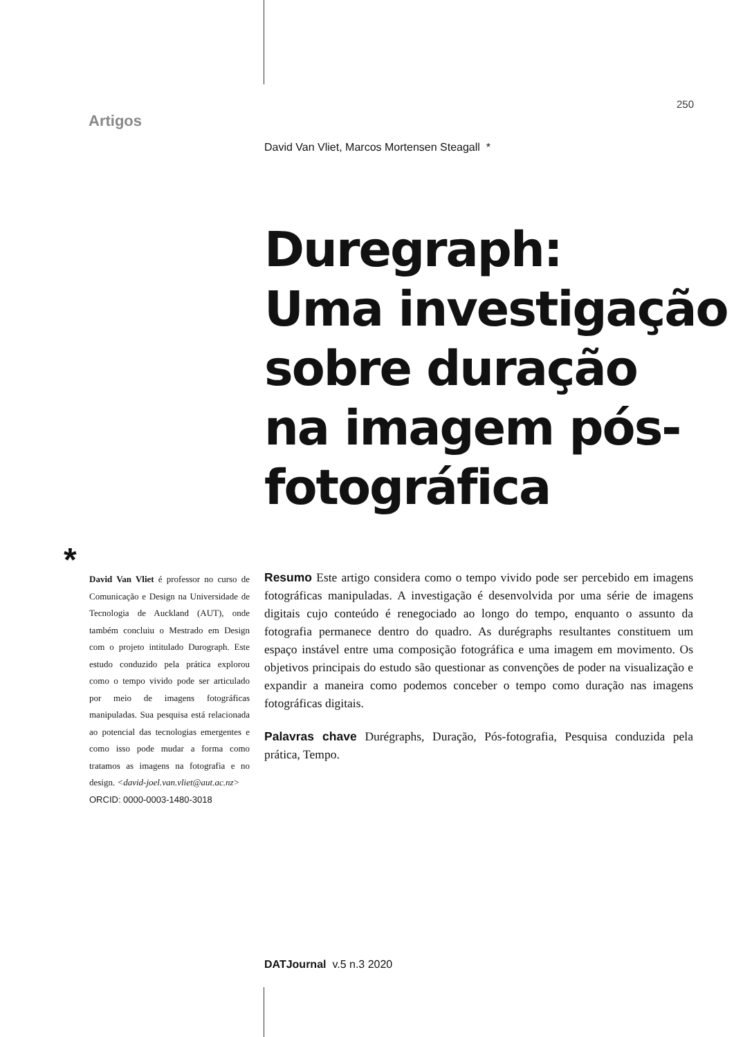250
Artigos
David Van Vliet, Marcos Mortensen Steagall *
Duregraph:
Uma investigação
sobre duração
na imagem pós-
fotográfica
*
David Van Vliet é professor no curso de Comunicação e Design na Universidade de Tecnologia de Auckland (AUT), onde também concluiu o Mestrado em Design com o projeto intitulado Durograph. Este estudo conduzido pela prática explorou como o tempo vivido pode ser articulado por meio de imagens fotográficas manipuladas. Sua pesquisa está relacionada ao potencial das tecnologias emergentes e como isso pode mudar a forma como tratamos as imagens na fotografia e no design. <david-joel.van.vliet@aut.ac.nz>
ORCID: 0000-0003-1480-3018
Resumo Este artigo considera como o tempo vivido pode ser percebido em imagens fotográficas manipuladas. A investigação é desenvolvida por uma série de imagens digitais cujo conteúdo é renegociado ao longo do tempo, enquanto o assunto da fotografia permanece dentro do quadro. As durégraphs resultantes constituem um espaço instável entre uma composição fotográfica e uma imagem em movimento. Os objetivos principais do estudo são questionar as convenções de poder na visualização e expandir a maneira como podemos conceber o tempo como duração nas imagens fotográficas digitais.
Palavras chave Durégraphs, Duração, Pós-fotografia, Pesquisa conduzida pela prática, Tempo.
DATJournal v.5 n.3 2020